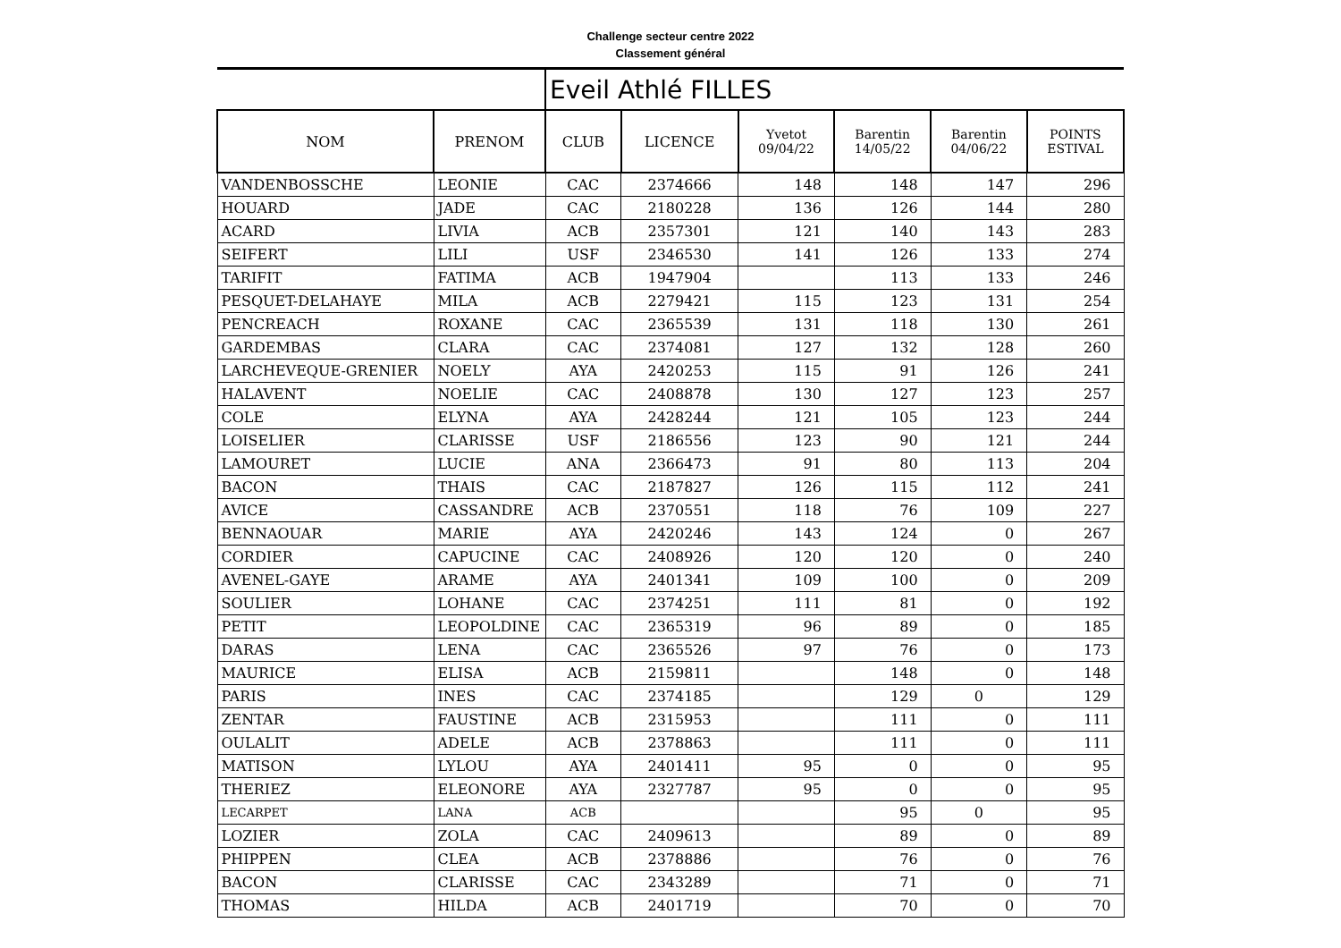Challenge secteur centre 2022
Classement général
| | | Eveil Athlé FILLES | | | | | |
| NOM | PRENOM | CLUB | LICENCE | Yvetot 09/04/22 | Barentin 14/05/22 | Barentin 04/06/22 | POINTS ESTIVAL |
| VANDENBOSSCHE | LEONIE | CAC | 2374666 | 148 | 148 | 147 | 296 |
| HOUARD | JADE | CAC | 2180228 | 136 | 126 | 144 | 280 |
| ACARD | LIVIA | ACB | 2357301 | 121 | 140 | 143 | 283 |
| SEIFERT | LILI | USF | 2346530 | 141 | 126 | 133 | 274 |
| TARIFIT | FATIMA | ACB | 1947904 | | 113 | 133 | 246 |
| PESQUET-DELAHAYE | MILA | ACB | 2279421 | 115 | 123 | 131 | 254 |
| PENCREACH | ROXANE | CAC | 2365539 | 131 | 118 | 130 | 261 |
| GARDEMBAS | CLARA | CAC | 2374081 | 127 | 132 | 128 | 260 |
| LARCHEVEQUE-GRENIER | NOELY | AYA | 2420253 | 115 | 91 | 126 | 241 |
| HALAVENT | NOELIE | CAC | 2408878 | 130 | 127 | 123 | 257 |
| COLE | ELYNA | AYA | 2428244 | 121 | 105 | 123 | 244 |
| LOISELIER | CLARISSE | USF | 2186556 | 123 | 90 | 121 | 244 |
| LAMOURET | LUCIE | ANA | 2366473 | 91 | 80 | 113 | 204 |
| BACON | THAIS | CAC | 2187827 | 126 | 115 | 112 | 241 |
| AVICE | CASSANDRE | ACB | 2370551 | 118 | 76 | 109 | 227 |
| BENNAOUAR | MARIE | AYA | 2420246 | 143 | 124 | 0 | 267 |
| CORDIER | CAPUCINE | CAC | 2408926 | 120 | 120 | 0 | 240 |
| AVENEL-GAYE | ARAME | AYA | 2401341 | 109 | 100 | 0 | 209 |
| SOULIER | LOHANE | CAC | 2374251 | 111 | 81 | 0 | 192 |
| PETIT | LEOPOLDINE | CAC | 2365319 | 96 | 89 | 0 | 185 |
| DARAS | LENA | CAC | 2365526 | 97 | 76 | 0 | 173 |
| MAURICE | ELISA | ACB | 2159811 | | 148 | 0 | 148 |
| PARIS | INES | CAC | 2374185 | | 129 | 0 | 129 |
| ZENTAR | FAUSTINE | ACB | 2315953 | | 111 | 0 | 111 |
| OULALIT | ADELE | ACB | 2378863 | | 111 | 0 | 111 |
| MATISON | LYLOU | AYA | 2401411 | 95 | 0 | 0 | 95 |
| THERIEZ | ELEONORE | AYA | 2327787 | 95 | 0 | 0 | 95 |
| LECARPET | LANA | ACB | | | 95 | 0 | 95 |
| LOZIER | ZOLA | CAC | 2409613 | | 89 | 0 | 89 |
| PHIPPEN | CLEA | ACB | 2378886 | | 76 | 0 | 76 |
| BACON | CLARISSE | CAC | 2343289 | | 71 | 0 | 71 |
| THOMAS | HILDA | ACB | 2401719 | | 70 | 0 | 70 |